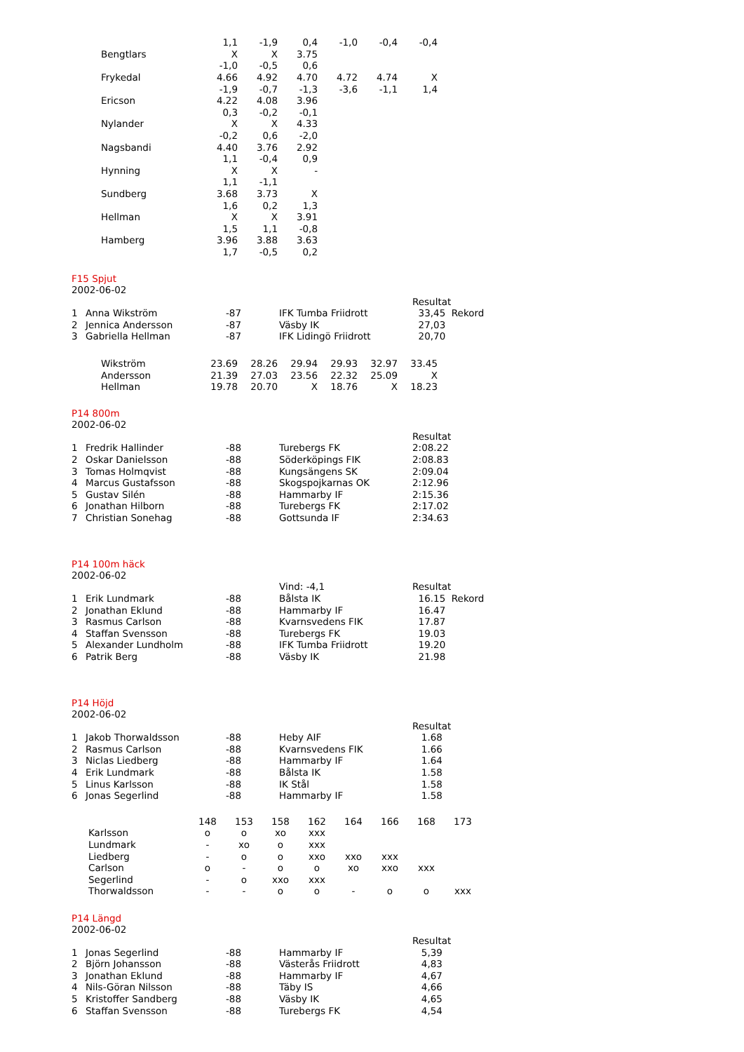| | 1,1 | -1,9 | 0,4 | -1,0 | -0,4 | -0,4 |
| Bengtlars | X | X | 3.75 | | | |
| | -1,0 | -0,5 | 0,6 | | | |
| Frykedal | 4.66 | 4.92 | 4.70 | 4.72 | 4.74 | X |
| | -1,9 | -0,7 | -1,3 | -3,6 | -1,1 | 1,4 |
| Ericson | 4.22 | 4.08 | 3.96 | | | |
| | 0,3 | -0,2 | -0,1 | | | |
| Nylander | X | X | 4.33 | | | |
| | -0,2 | 0,6 | -2,0 | | | |
| Nagsbandi | 4.40 | 3.76 | 2.92 | | | |
| | 1,1 | -0,4 | 0,9 | | | |
| Hynning | X | X | - | | | |
| | 1,1 | -1,1 | | | | |
| Sundberg | 3.68 | 3.73 | X | | | |
| | 1,6 | 0,2 | 1,3 | | | |
| Hellman | X | X | 3.91 | | | |
| | 1,5 | 1,1 | -0,8 | | | |
| Hamberg | 3.96 | 3.88 | 3.63 | | | |
| | 1,7 | -0,5 | 0,2 | | | |
F15 Spjut
2002-06-02
| | | | | Resultat |
| 1 | Anna Wikström | -87 | IFK Tumba Friidrott | 33,45 Rekord |
| 2 | Jennica Andersson | -87 | Väsby IK | 27,03 |
| 3 | Gabriella Hellman | -87 | IFK Lidingö Friidrott | 20,70 |
| Wikström | 23.69 | 28.26 | 29.94 | 29.93 | 32.97 | 33.45 |
| Andersson | 21.39 | 27.03 | 23.56 | 22.32 | 25.09 | X |
| Hellman | 19.78 | 20.70 | X | 18.76 | X | 18.23 |
P14 800m
2002-06-02
| | | | | Resultat |
| 1 | Fredrik Hallinder | -88 | Turebergs FK | 2:08.22 |
| 2 | Oskar Danielsson | -88 | Söderköpings FIK | 2:08.83 |
| 3 | Tomas Holmqvist | -88 | Kungsängens SK | 2:09.04 |
| 4 | Marcus Gustafsson | -88 | Skogspojkarnas OK | 2:12.96 |
| 5 | Gustav Silén | -88 | Hammarby IF | 2:15.36 |
| 6 | Jonathan Hilborn | -88 | Turebergs FK | 2:17.02 |
| 7 | Christian Sonehag | -88 | Gottsunda IF | 2:34.63 |
P14 100m häck
2002-06-02
| | | | Vind: -4,1 | Resultat |
| 1 | Erik Lundmark | -88 | Bålsta IK | 16.15 Rekord |
| 2 | Jonathan Eklund | -88 | Hammarby IF | 16.47 |
| 3 | Rasmus Carlson | -88 | Kvarnsvedens FIK | 17.87 |
| 4 | Staffan Svensson | -88 | Turebergs FK | 19.03 |
| 5 | Alexander Lundholm | -88 | IFK Tumba Friidrott | 19.20 |
| 6 | Patrik Berg | -88 | Väsby IK | 21.98 |
P14 Höjd
2002-06-02
| | | | | Resultat |
| 1 | Jakob Thorwaldsson | -88 | Heby AIF | 1.68 |
| 2 | Rasmus Carlson | -88 | Kvarnsvedens FIK | 1.66 |
| 3 | Niclas Liedberg | -88 | Hammarby IF | 1.64 |
| 4 | Erik Lundmark | -88 | Bålsta IK | 1.58 |
| 5 | Linus Karlsson | -88 | IK Stål | 1.58 |
| 6 | Jonas Segerlind | -88 | Hammarby IF | 1.58 |
| | 148 | 153 | 158 | 162 | 164 | 166 | 168 | 173 |
| Karlsson | o | o | xo | xxx | | | | |
| Lundmark | - | xo | o | xxx | | | | |
| Liedberg | - | o | o | xxo | xxo | xxx | | |
| Carlson | o | - | o | o | xo | xxo | xxx | |
| Segerlind | - | o | xxo | xxx | | | | |
| Thorwaldsson | - | - | o | o | - | o | o | xxx |
P14 Längd
2002-06-02
| | | | | Resultat |
| 1 | Jonas Segerlind | -88 | Hammarby IF | 5,39 |
| 2 | Björn Johansson | -88 | Västerås Friidrott | 4,83 |
| 3 | Jonathan Eklund | -88 | Hammarby IF | 4,67 |
| 4 | Nils-Göran Nilsson | -88 | Täby IS | 4,66 |
| 5 | Kristoffer Sandberg | -88 | Väsby IK | 4,65 |
| 6 | Staffan Svensson | -88 | Turebergs FK | 4,54 |